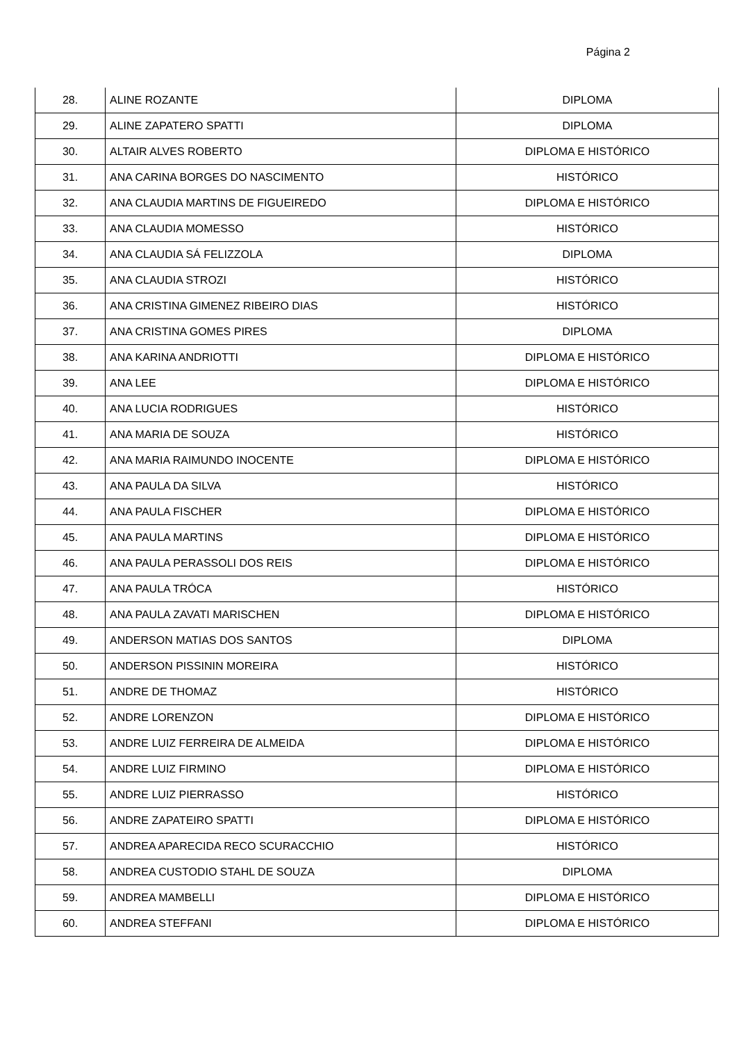Página 2
| 28. | ALINE ROZANTE | DIPLOMA |
| 29. | ALINE ZAPATERO SPATTI | DIPLOMA |
| 30. | ALTAIR ALVES ROBERTO | DIPLOMA E HISTÓRICO |
| 31. | ANA CARINA BORGES DO NASCIMENTO | HISTÓRICO |
| 32. | ANA CLAUDIA MARTINS DE FIGUEIREDO | DIPLOMA E HISTÓRICO |
| 33. | ANA CLAUDIA MOMESSO | HISTÓRICO |
| 34. | ANA CLAUDIA SÁ FELIZZOLA | DIPLOMA |
| 35. | ANA CLAUDIA STROZI | HISTÓRICO |
| 36. | ANA CRISTINA GIMENEZ RIBEIRO DIAS | HISTÓRICO |
| 37. | ANA CRISTINA GOMES PIRES | DIPLOMA |
| 38. | ANA KARINA ANDRIOTTI | DIPLOMA E HISTÓRICO |
| 39. | ANA LEE | DIPLOMA E HISTÓRICO |
| 40. | ANA LUCIA RODRIGUES | HISTÓRICO |
| 41. | ANA MARIA DE SOUZA | HISTÓRICO |
| 42. | ANA MARIA RAIMUNDO INOCENTE | DIPLOMA E HISTÓRICO |
| 43. | ANA PAULA DA SILVA | HISTÓRICO |
| 44. | ANA PAULA FISCHER | DIPLOMA E HISTÓRICO |
| 45. | ANA PAULA MARTINS | DIPLOMA E HISTÓRICO |
| 46. | ANA PAULA PERASSOLI DOS REIS | DIPLOMA E HISTÓRICO |
| 47. | ANA PAULA TRÓCA | HISTÓRICO |
| 48. | ANA PAULA ZAVATI MARISCHEN | DIPLOMA E HISTÓRICO |
| 49. | ANDERSON MATIAS DOS SANTOS | DIPLOMA |
| 50. | ANDERSON PISSININ MOREIRA | HISTÓRICO |
| 51. | ANDRE DE THOMAZ | HISTÓRICO |
| 52. | ANDRE LORENZON | DIPLOMA E HISTÓRICO |
| 53. | ANDRE LUIZ FERREIRA DE ALMEIDA | DIPLOMA E HISTÓRICO |
| 54. | ANDRE LUIZ FIRMINO | DIPLOMA E HISTÓRICO |
| 55. | ANDRE LUIZ PIERRASSO | HISTÓRICO |
| 56. | ANDRE ZAPATEIRO SPATTI | DIPLOMA E HISTÓRICO |
| 57. | ANDREA APARECIDA RECO SCURACCHIO | HISTÓRICO |
| 58. | ANDREA CUSTODIO STAHL DE SOUZA | DIPLOMA |
| 59. | ANDREA MAMBELLI | DIPLOMA E HISTÓRICO |
| 60. | ANDREA STEFFANI | DIPLOMA E HISTÓRICO |